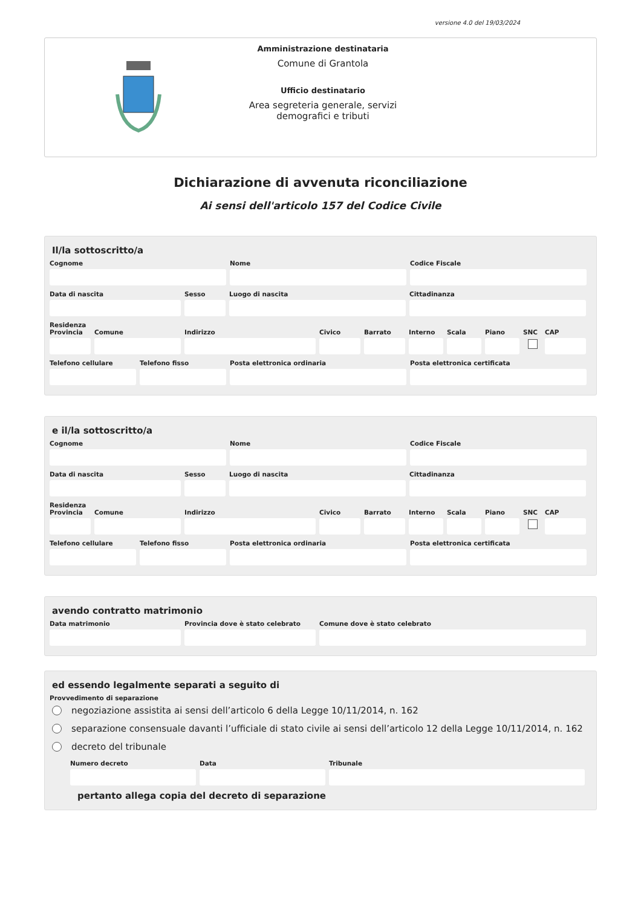versione 4.0 del 19/03/2024
Amministrazione destinataria
Comune di Grantola
Ufficio destinatario
Area segreteria generale, servizi demografici e tributi
Dichiarazione di avvenuta riconciliazione
Ai sensi dell'articolo 157 del Codice Civile
Il/la sottoscritto/a
Cognome Nome Codice Fiscale
Data di nascita Sesso Luogo di nascita Cittadinanza
Residenza
Provincia Comune Indirizzo Civico Barrato Interno Scala Piano SNC CAP
Telefono cellulare Telefono fisso Posta elettronica ordinaria Posta elettronica certificata
e il/la sottoscritto/a
Cognome Nome Codice Fiscale
Data di nascita Sesso Luogo di nascita Cittadinanza
Residenza
Provincia Comune Indirizzo Civico Barrato Interno Scala Piano SNC CAP
Telefono cellulare Telefono fisso Posta elettronica ordinaria Posta elettronica certificata
avendo contratto matrimonio
Data matrimonio Provincia dove è stato celebrato Comune dove è stato celebrato
ed essendo legalmente separati a seguito di
Provvedimento di separazione
negoziazione assistita ai sensi dell’articolo 6 della Legge 10/11/2014, n. 162
separazione consensuale davanti l’ufficiale di stato civile ai sensi dell’articolo 12 della Legge 10/11/2014, n. 162
decreto del tribunale
Numero decreto Data Tribunale
pertanto allega copia del decreto di separazione